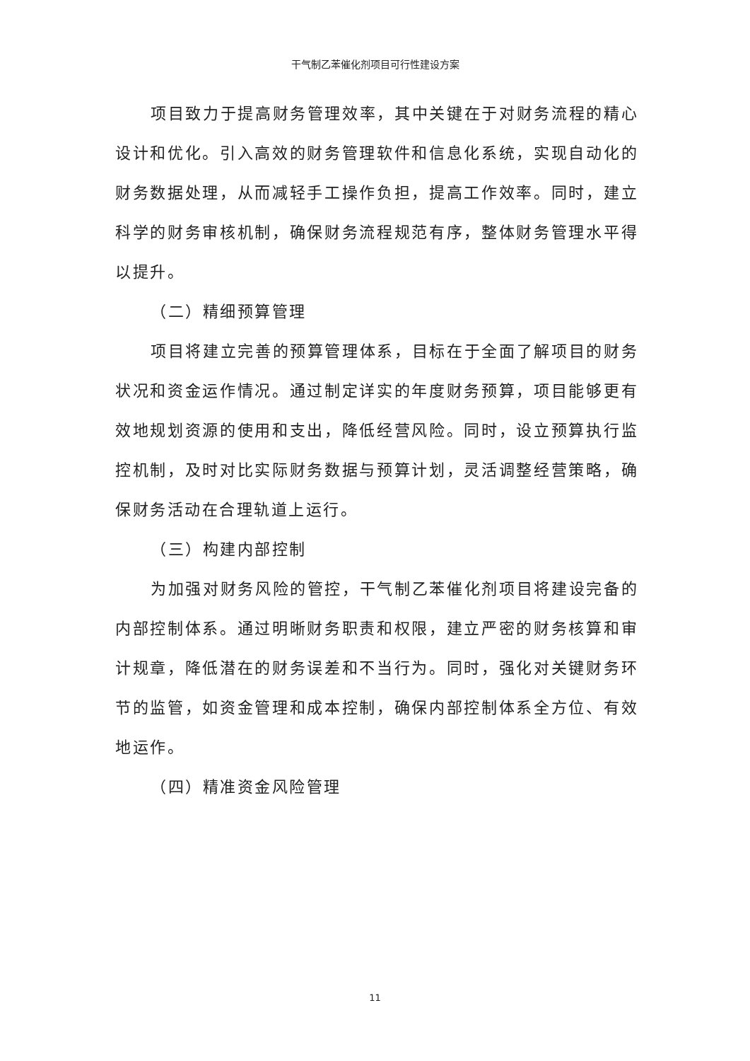干气制乙苯催化剂项目可行性建设方案
项目致力于提高财务管理效率，其中关键在于对财务流程的精心设计和优化。引入高效的财务管理软件和信息化系统，实现自动化的财务数据处理，从而减轻手工操作负担，提高工作效率。同时，建立科学的财务审核机制，确保财务流程规范有序，整体财务管理水平得以提升。
（二）精细预算管理
项目将建立完善的预算管理体系，目标在于全面了解项目的财务状况和资金运作情况。通过制定详实的年度财务预算，项目能够更有效地规划资源的使用和支出，降低经营风险。同时，设立预算执行监控机制，及时对比实际财务数据与预算计划，灵活调整经营策略，确保财务活动在合理轨道上运行。
（三）构建内部控制
为加强对财务风险的管控，干气制乙苯催化剂项目将建设完备的内部控制体系。通过明晰财务职责和权限，建立严密的财务核算和审计规章，降低潜在的财务误差和不当行为。同时，强化对关键财务环节的监管，如资金管理和成本控制，确保内部控制体系全方位、有效地运作。
（四）精准资金风险管理
11